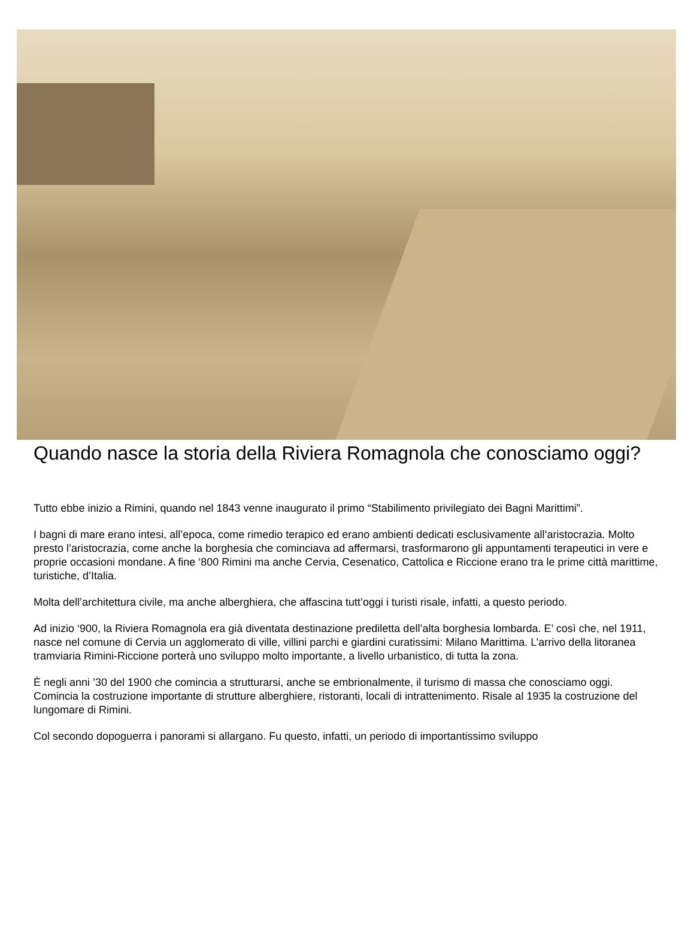Quando nasce la storia della Riviera Romagnola che conosciamo oggi?
Tutto ebbe inizio a Rimini, quando nel 1843 venne inaugurato il primo “Stabilimento privilegiato dei Bagni Marittimi”.
I bagni di mare erano intesi, all’epoca, come rimedio terapico ed erano ambienti dedicati esclusivamente all’aristocrazia. Molto presto l’aristocrazia, come anche la borghesia che cominciava ad affermarsi, trasformarono gli appuntamenti terapeutici in vere e proprie occasioni mondane. A fine ‘800 Rimini ma anche Cervia, Cesenatico, Cattolica e Riccione erano tra le prime città marittime, turistiche, d’Italia.
Molta dell’architettura civile, ma anche alberghiera, che affascina tutt’oggi i turisti risale, infatti, a questo periodo.
Ad inizio ‘900, la Riviera Romagnola era già diventata destinazione prediletta dell’alta borghesia lombarda. E’ così che, nel 1911, nasce nel comune di Cervia un agglomerato di ville, villini parchi e giardini curatissimi: Milano Marittima. L’arrivo della litoranea tramviaria Rimini-Riccione porterà uno sviluppo molto importante, a livello urbanistico, di tutta la zona.
È negli anni ’30 del 1900 che comincia a strutturarsi, anche se embrionalmente, il turismo di massa che conosciamo oggi. Comincia la costruzione importante di strutture alberghiere, ristoranti, locali di intrattenimento. Risale al 1935 la costruzione del lungomare di Rimini.
Col secondo dopoguerra i panorami si allargano. Fu questo, infatti, un periodo di importantissimo sviluppo